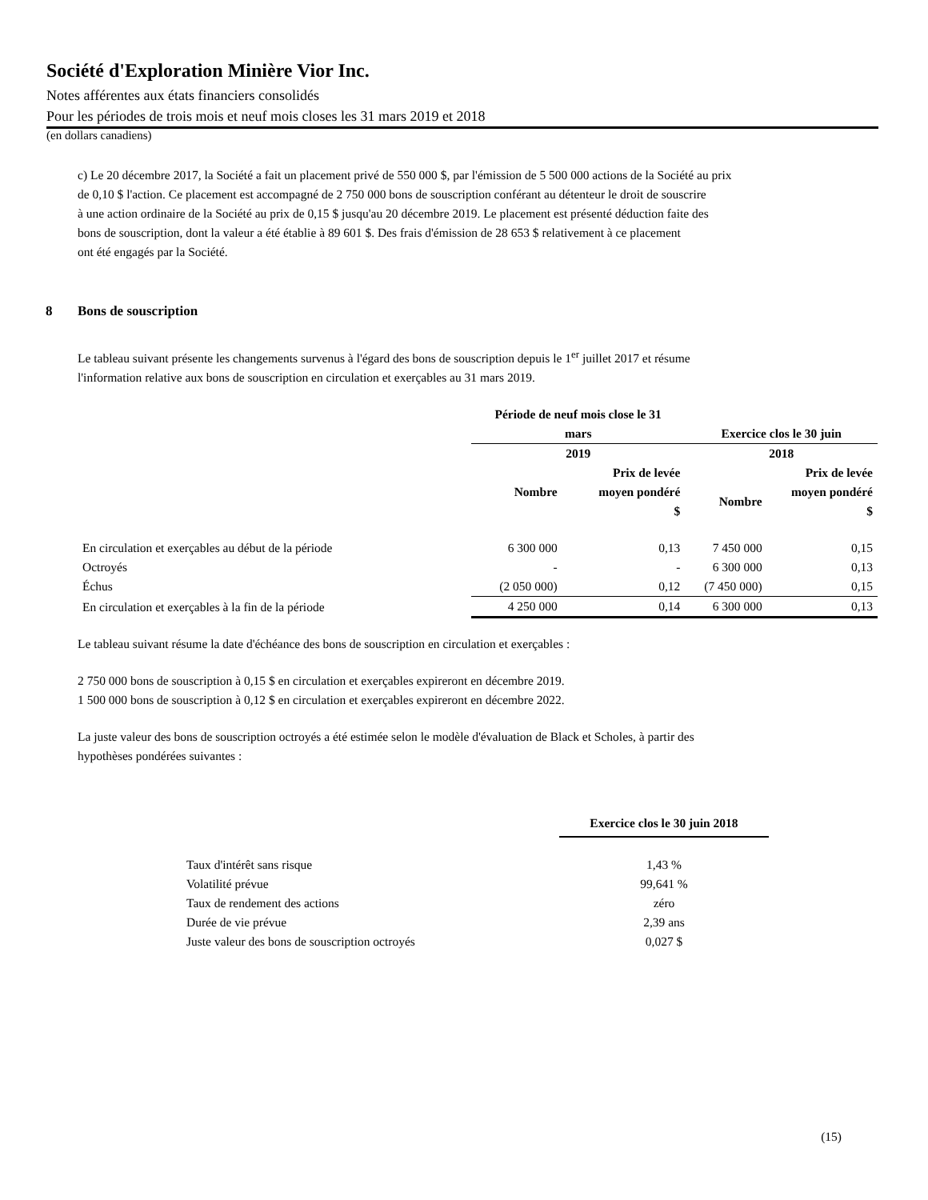Société d'Exploration Minière Vior Inc.
Notes afférentes aux états financiers consolidés
Pour les périodes de trois mois et neuf mois closes les 31 mars 2019 et 2018
(en dollars canadiens)
c) Le 20 décembre 2017, la Société a fait un placement privé de 550 000 $, par l'émission de 5 500 000 actions de la Société au prix
de 0,10 $ l'action. Ce placement est accompagné de 2 750 000 bons de souscription conférant au détenteur le droit de souscrire
à une action ordinaire de la Société au prix de 0,15 $ jusqu'au 20 décembre 2019. Le placement est présenté déduction faite des
bons de souscription, dont la valeur a été établie à 89 601 $. Des frais d'émission de 28 653 $ relativement à ce placement
ont été engagés par la Société.
8 Bons de souscription
Le tableau suivant présente les changements survenus à l'égard des bons de souscription depuis le 1<sup>er</sup> juillet 2017 et résume
l'information relative aux bons de souscription en circulation et exerçables au 31 mars 2019.
| | Période de neuf mois close le 31 mars | | Exercice clos le 30 juin | |
| --- | --- | --- | --- | --- |
| | 2019 | | 2018 | |
| | Nombre | Prix de levée moyen pondéré $ | Nombre | Prix de levée moyen pondéré $ |
| En circulation et exerçables au début de la période | 6 300 000 | 0,13 | 7 450 000 | 0,15 |
| Octroyés | - | - | 6 300 000 | 0,13 |
| Échus | (2 050 000) | 0,12 | (7 450 000) | 0,15 |
| En circulation et exerçables à la fin de la période | 4 250 000 | 0,14 | 6 300 000 | 0,13 |
Le tableau suivant résume la date d'échéance des bons de souscription en circulation et exerçables :
2 750 000 bons de souscription à 0,15 $ en circulation et exerçables expireront en décembre 2019.
1 500 000 bons de souscription à 0,12 $ en circulation et exerçables expireront en décembre 2022.
La juste valeur des bons de souscription octroyés a été estimée selon le modèle d'évaluation de Black et Scholes, à partir des
hypothèses pondérées suivantes :
| | Exercice clos le 30 juin 2018 |
| --- | --- |
| Taux d'intérêt sans risque | 1,43 % |
| Volatilité prévue | 99,641 % |
| Taux de rendement des actions | zéro |
| Durée de vie prévue | 2,39 ans |
| Juste valeur des bons de souscription octroyés | 0,027 $ |
(15)